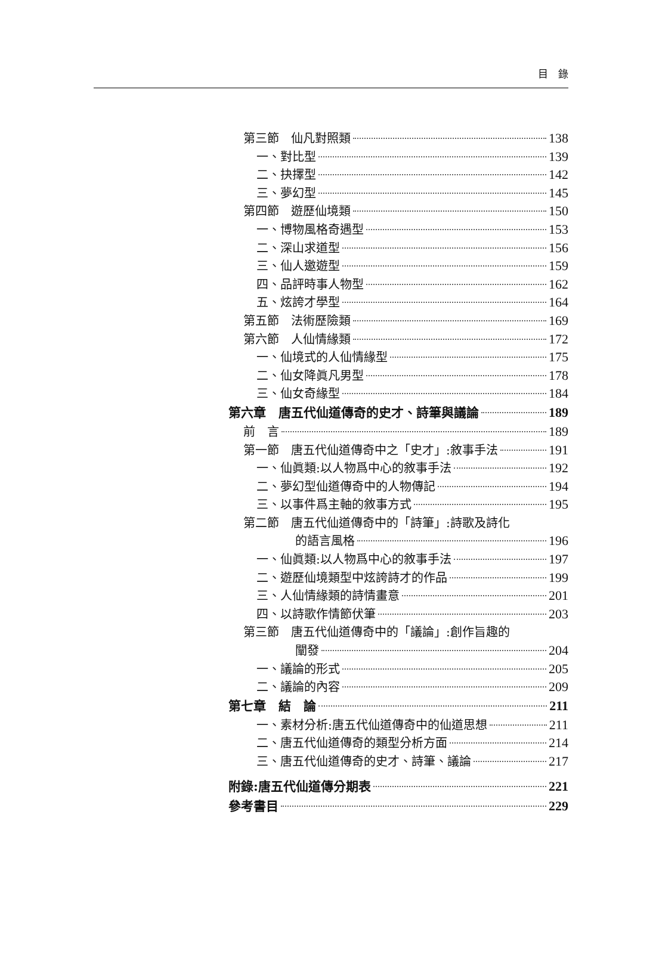目　錄
第三節　仙凡對照類 138
一、對比型 139
二、抉擇型 142
三、夢幻型 145
第四節　遊歷仙境類 150
一、博物風格奇遇型 153
二、深山求道型 156
三、仙人邀遊型 159
四、品評時事人物型 162
五、炫誇才學型 164
第五節　法術歷險類 169
第六節　人仙情緣類 172
一、仙境式的人仙情緣型 175
二、仙女降眞凡男型 178
三、仙女奇緣型 184
第六章　唐五代仙道傳奇的史才、詩筆與議論 189
前　言 189
第一節　唐五代仙道傳奇中之「史才」:敘事手法 191
一、仙眞類:以人物爲中心的敘事手法 192
二、夢幻型仙道傳奇中的人物傳記 194
三、以事件爲主軸的敘事方式 195
第二節　唐五代仙道傳奇中的「詩筆」:詩歌及詩化
的語言風格 196
一、仙眞類:以人物爲中心的敘事手法 197
二、遊歷仙境類型中炫誇詩才的作品 199
三、人仙情緣類的詩情畫意 201
四、以詩歌作情節伏筆 203
第三節　唐五代仙道傳奇中的「議論」:創作旨趣的
闡發 204
一、議論的形式 205
二、議論的內容 209
第七章　結　論 211
一、素材分析:唐五代仙道傳奇中的仙道思想 211
二、唐五代仙道傳奇的類型分析方面 214
三、唐五代仙道傳奇的史才、詩筆、議論 217
附錄:唐五代仙道傳分期表 221
參考書目 229